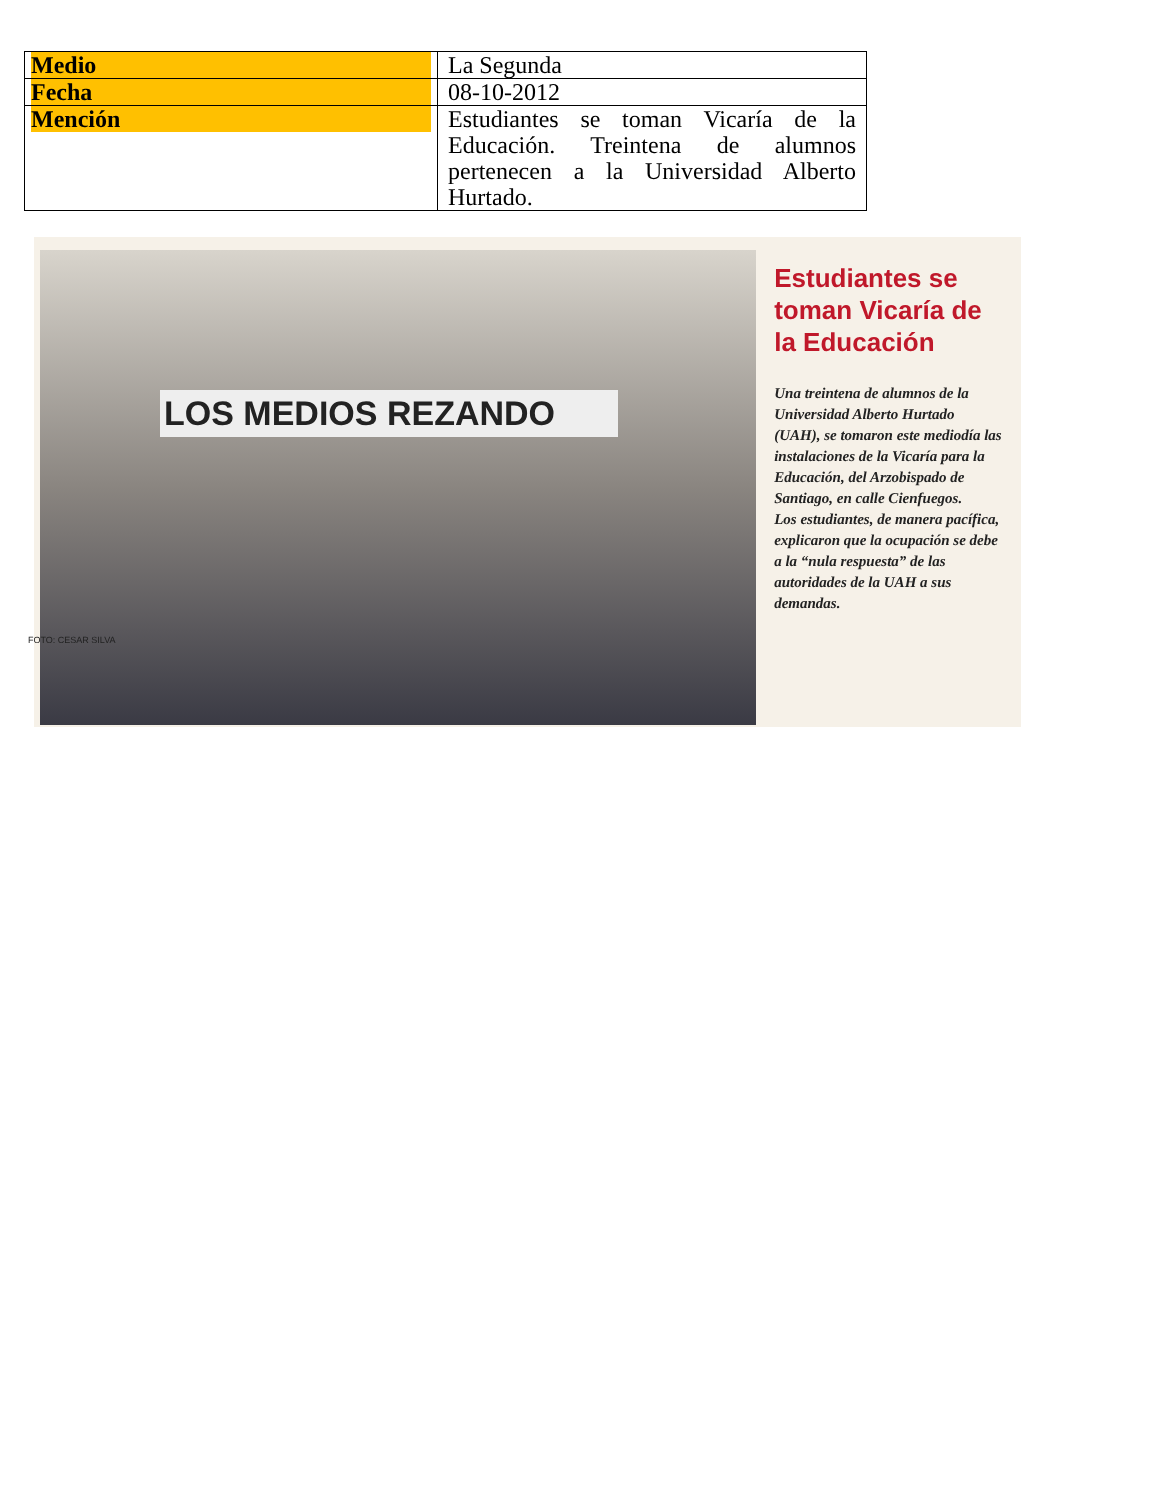| Medio | La Segunda |
| Fecha | 08-10-2012 |
| Mención | Estudiantes se toman Vicaría de la Educación. Treintena de alumnos pertenecen a la Universidad Alberto Hurtado. |
LOS MEDIOS REZANDO
FOTO: CESAR SILVA
Estudiantes se toman Vicaría de la Educación
Una treintena de alumnos de la Universidad Alberto Hurtado (UAH), se tomaron este mediodía las instalaciones de la Vicaría para la Educación, del Arzobispado de Santiago, en calle Cienfuegos.
Los estudiantes, de manera pacífica, explicaron que la ocupación se debe a la “nula respuesta” de las autoridades de la UAH a sus demandas.